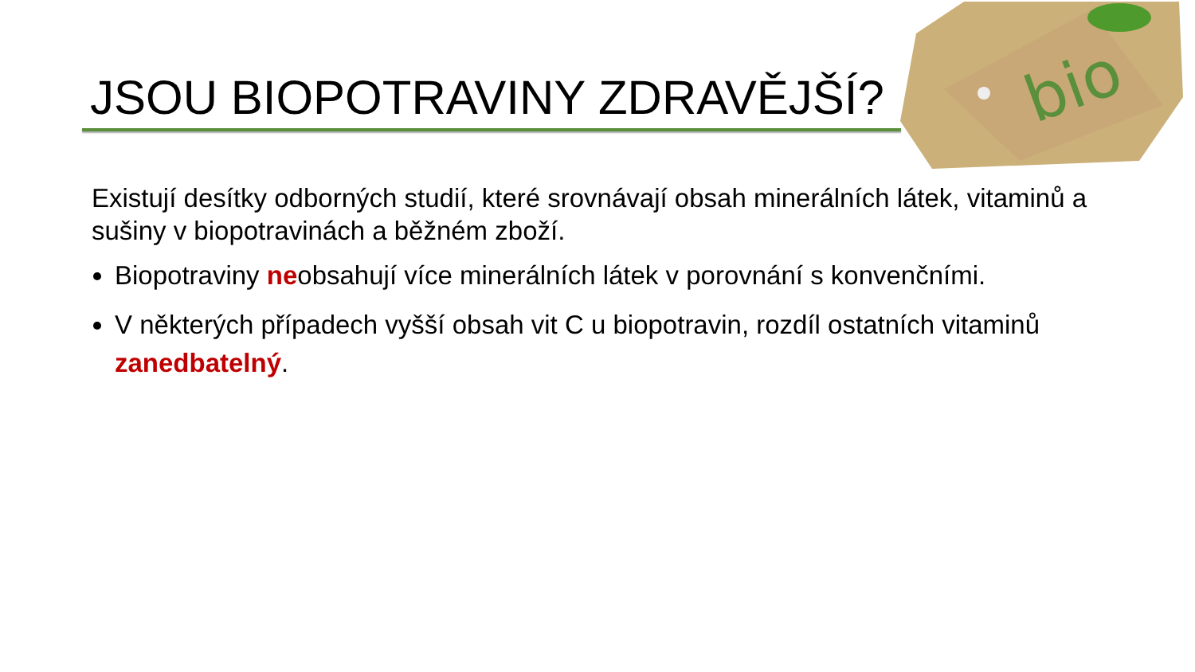bio
JSOU BIOPOTRAVINY ZDRAVĚJŠÍ?
Existují desítky odborných studií, které srovnávají obsah minerálních látek, vitaminů a sušiny v biopotravinách a běžném zboží.
Biopotraviny neobsahují více minerálních látek v porovnání s konvenčními.
V některých případech vyšší obsah vit C u biopotravin, rozdíl ostatních vitaminů zanedbatelný.